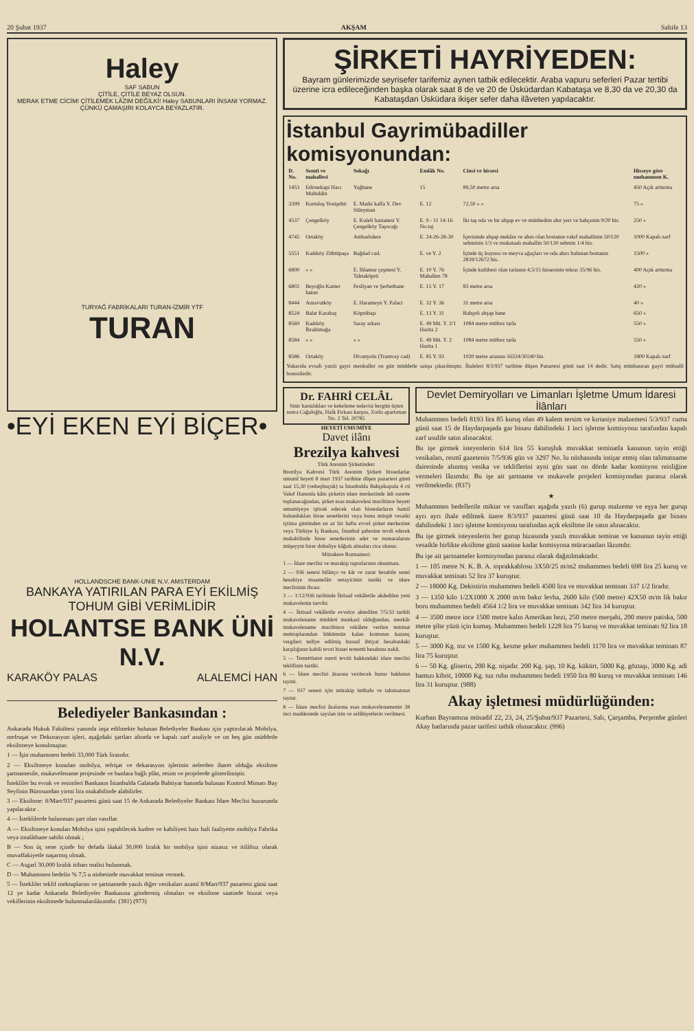20 Şubat 1937 AKŞAM Sahife 13
Haley
SAF SABUN
ÇİTİLE, ÇİTİLE BEYAZ OLSUN.
MERAK ETME CİCİM! ÇİTİLEMEK LÂZIM DEĞİLKİ! Haley SABUNLARI İNSANI YORMAZ. ÇÜNKÜ ÇAMAŞIRI KOLAYCA BEYAZLATIR.
TURYAĞ FABRİKALARI TURAN-İZMİR YTF
TURAN
•EYİ EKEN EYİ BİÇER•
HOLLANDSCHE BANK-UNIE N.V. AMSTERDAM
BANKAYA YATIRILAN PARA EYİ EKİLMİŞ TOHUM GİBİ VERİMLİDİR
HOLANTSE BANK ÜNİ N.V.
KARAKÖY PALAS ALALEMCİ HAN
Belediyeler Bankasından :
Ankarada Hukuk Fakültesi yanında inşa edilmekte bulunan Belediyeler Bankası için yaptırılacak Mobilya, mefruşat ve Dekorasyon işleri, aşağıdaki şartları altında ve kapalı zarf usuliyle ve on beş gün müddetle eksiltmeye konulmuştur.
1 — İşin muhammen bedeli 33,000 Türk lirasıdır.
2 — Eksiltmeye konulan mobilya, tefrişat ve dekarasyon işlerinin nelerden ibaret olduğu eksiltme şartnamesile, mukavelename projesinde ve bunlara bağlı plân, resim ve projelerde gösterilmiştir.
İstekliler bu evrak ve resimleri Bankanın İstanbulda Galatada Bahtiyar hanında bulunan Kontrol Mimarı Bay Seyfinin Bürosundan yirmi lira mukabilinde alabilirler.
3 — Eksiltme: 8/Mart/937 pazartesi günü saat 15 de Ankarada Belediyeler Bankası İdare Meclisi huzurunda yapılacaktır .
4 — İsteklilerde bulunması şart olan vasıflar.
A — Eksiltmeye konulan Mobilya işini yapabilecek kudret ve kabiliyeti haiz hali faaliyette mobilya Fabrika veya imalâthane sahibi olmak ;
B — Son üç sene içinde bir defada lâakal 30,000 liralık bir mobilya işini nizasız ve itilâfsız olarak muvaffakiyetle naşarmış olmak.
C — Asgarî 30,000 liralık itibarı malisi bulunmak.
D — Muhammen bedelin % 7,5 u nisbetinde muvakkat teminat vermek.
5 — İstekliler teklif mektuplarını ve şartnamede yazılı diğer vesikaları azamî 8/Mart/937 pazartesi günü saat 12 ye kadar Ankarada Belediyeler Bankasına göndermiş olmaları ve eksiltme saatinde bizzat veya vekillerinin eksiltmede bulunmalarılâzımdır. (381) (973)
ŞİRKETİ HAYRİYEDEN:
Bayram günlerimizde seyrisefer tarifemiz aynen tatbik edilecektir. Araba vapuru seferleri Pazar tertibi üzerine icra edileceğinden başka olarak saat 8 de ve 20 de Üsküdardan Kabataşa ve 8,30 da ve 20,30 da Kabataşdan Üsküdara ikişer sefer daha ilâveten yapılacaktır.
İstanbul Gayrimübadiller komisyonundan:
| D. No. | Semti ve mahallesi | Sokağı | Emlâk No. | Cinsi ve hissesi | Hisseye göre muhammen K. |
| --- | --- | --- | --- | --- | --- |
| 1453 | Edirnekapi Hacı Muhiddin | Yağhane | 15 | 89,50 metre arsa | 450 Açık arttırma |
| 3399 | Kurtuluş Yenişehir | E. Marki kalfa Y. Dev Süleyman | E. 12 | 72,50 » » | 75 » |
| 4537 | Çengelköy | E. Kuleli hastanesi Y. Çengelköy Taşocağı | E. 9 - 11 14-16 No.taj | İki taş oda ve bir ahşap ev ve münhedim ahır yeri ve bahçenin 9/20 his. | 250 » |
| 4745 | Ortaköy | Ambarlıdere | E. 24-26-28-30 | İçerisinde ahşap mekânı ve ahırı olan bostanın vakıf mahallinin 50/120 sehminin 1/3 ve mukataalı mahallin 50/120 sehmin 1/4 his. | 1000 Kapalı zarf |
| 5551 | Kadıköy Zühtüpaşa | Bağdad cad. | E. ve Y. 2 | İçinde üç kuyusu ve meyva ağaçları ve oda ahırı bulunan bostanın 2839/12672 his. | 1500 » |
| 6800 | » » | E. Ihlamur çeşmesi Y. Tahtaköprü | E. 10 Y. 76 Mahallen 78 | İçinde kulübesi olan tarlanın 4,5/15 hissesinin tekrar 35/96 his. | 400 Açık arttırma |
| 6802 | Beyoğlu Kamer hatun | Fesliyan ve Şerbethane | E. 15 Y. 17 | 83 metre arsa | 420 » |
| 8444 | Arnavutköy | E. Harameyn Y. Palaci | E. 32 Y. 36 | 31 metre arsa | 40 » |
| 8524 | Balat Karabaş | Köprübaşı | E. 13 Y. 31 | Bahçeli ahşap hane | 650 » |
| 8569 | Kadıköy İbrahimağa | Saray arkası | E. 49 Mü. Y. 2/1 Harita 2 | 1084 metre müfrez tarla | 550 » |
| 8584 | » » | » » | E. 49 Mü. Y. 2 Harita 1 | 1084 metre müfrez tarla | 550 » |
| 8586 | Ortaköy | Divanyolu (Tramvay cad) | E. 85 Y. 93 | 1020 metre arsanın 16324/30240 his. | 1800 Kapalı zarf |
Yukarıda evsafı yazılı gayri menkuller on gün müddetle satışa çıkarılmıştır. İhaleleri 8/3/937 tarihine düşen Pazartesi günü saat 14 dedir. Satış münhasıran gayri mübadil bonosiledir.
Dr. FAHRİ CELÂL
Sinir hastalıkları ve kekeleme tedavisi hergün üçten sonra Cağaloğlu, Halk Fırkası karşısı, Zorlu apartıman No. 2 Tel. 20785
HEYETİ UMUMİYE
Davet ilânı
Brezilya kahvesi
Türk Anonim Şirketinden:
Brezilya Kahvesi Türk Anonim Şirketi hissedarlar umumî heyeti 8 mart 1937 tarihine düşen pazartesi günü saat 15,30 (onbeşbuçuk) ta İstanbulda Bahçekapıda 4 cü Vakıf Hanında kâin şirketin idare merkezinde âdi surette toplanacağından, şirket esas mukavelesi mucibince heyeti umumiyeye iştirak edecek olan hissedarların hamil bulundukları hisse senetlerini veya bunu müspit vesaiki içtima gününden en az bir hafta evvel şirket merkezine veya Türkiye İş Bankası, İstanbul şubesine tevdi ederek mukabilinde hisse senetlerinin adet ve numaralarını müşeyyin birer duhuliye kâğıdı almaları rica olunur.
Müzakere Ruznamesi:
1 — İdare meclisi ve murakip raporlarının okunması.
2 — 936 senesi bilânço ve kâr ve zarar hesabile senei hesabiye muamelâtı netayicinin tastiki ve idare meclisinin ibrası.
3 — 1/12/936 tarihinde İktisad vekâletile akdedilen yeni mukavelenin tasvibi.
4 — İktisad vekâletile evvelce aktedilen 7/5/33 tarihli mukavelename müddeti munkazi olduğundan, mezkûr mukavelename mucibince vekâlete verilen teminat mektuplarından hükümsüz kalan kısmının kazanç vergileri tediye edilmiş hususî ihtiyat hesabındaki karşılığının kabili tevzi hissei temettü hesabına nakli.
5 — Temettüatın sureti tevzii hakkındaki idare meclisi teklifinin tastiki.
6 — İdare meclisi âzasına verilecek huzur hakkının tayini.
7 — 937 senesi için mürakip intihabı ve tahsisatının tayini.
8 — İdare meclisi âzalarına esas mukavelenamenin 38 inci maddesinde sayılan izin ve selâhiyetlerin verilmesi.
Devlet Demiryolları ve Limanları İşletme Umum İdaresi İlânları
Muhammen bedeli 8193 lira 85 kuruş olan 49 kalem tersim ve kırtasiye malzemesi 5/3/937 cuma günü saat 15 de Haydarpaşada gar binası dahilindeki 1 inci işletme komisyonu tarafından kapalı zarf usulile satın alınacaktır.
Bu işe girmek isteyenlerin 614 lira 55 kuruşluk muvakkat teminatla kanunun tayin ettiği vesikaları, resmî gazetenin 7/5/936 gün ve 3297 No. lu nüshasında intişar etmiş olan talimatnamе dairesinde alınmış vesika ve tekliflerini ayni gün saat on dörde kadar komisyon reisliğine vermeleri lâzımdır. Bu işe ait şartname ve mukavele projeleri komisyondan parasız olarak verilmektedir. (837)
★
Muhammen bedellerile miktar ve vasıfları aşağıda yazılı (6) gurup malzeme ve eşya her gurup ayrı ayrı ihale edilmek üzere 8/3/937 pazartesi günü saat 10 da Haydarpaşada gar binası dahilindeki 1 inci işletme komisyonu tarafından açık eksiltme ile satın alınacaktır.
Bu işe girmek isteyenlerin her gurup hizasında yazılı muvakkat teminat ve kanunun tayin ettiği vesaikle birlikte eksiltme günü saatine kadar komisyona müracaatları lâzımdır.
Bu işe ait şartnameler komisyondan parasız olarak dağıtılmaktadır.
1 — 105 metre N. K. B. A. toprakkablosu 3X50/25 m/m2 muhammen bedeli 698 lira 25 kuruş ve muvakkat teminatı 52 lira 37 kuruştur.
2 — 18000 Kg. Dekistirin muhammen bedeli 4500 lira ve muvakkat teminatı 337 1/2 liradır.
3 — 1350 kilo 1/2X1000 X 2000 m/m bakır levha, 2600 kilo (500 metre) 42X50 m/m lik bakır boru muhammen bedeli 4564 1/2 lira ve muvakkat teminatı 342 lira 34 kuruştur.
4 — 3500 metre ince 1500 metre kalın Amerikan bezi, 250 metre merşahi, 200 metre patiska, 500 metre şilte yüzü için kumaş. Muhammen bedeli 1228 lira 75 kuruş ve muvakkat teminatı 92 lira 18 kuruştur.
5 — 3000 Kg. toz ve 1500 Kg. kesme şeker muhammen bedeli 1170 lira ve muvakkat teminatı 87 lira 75 kuruştur.
6 — 50 Kg. gliserin, 200 Kg. nişadır. 200 Kg. şap, 10 Kg. kükürt, 5000 Kg. göztaşı, 3000 Kg. adi hamızı kibrit, 10000 Kg. tuz ruhu muhammen bedeli 1950 lira 80 kuruş ve muvakkat teminatı 146 lira 31 kuruştur. (988)
Akay işletmesi müdürlüğünden:
Kurban Bayramına müsadif 22, 23, 24, 25/Şubat/937 Pazartesi, Salı, Çarşamba, Perşembe günleri Akay hatlarında pazar tarifesi tatbik olunacaktır. (996)